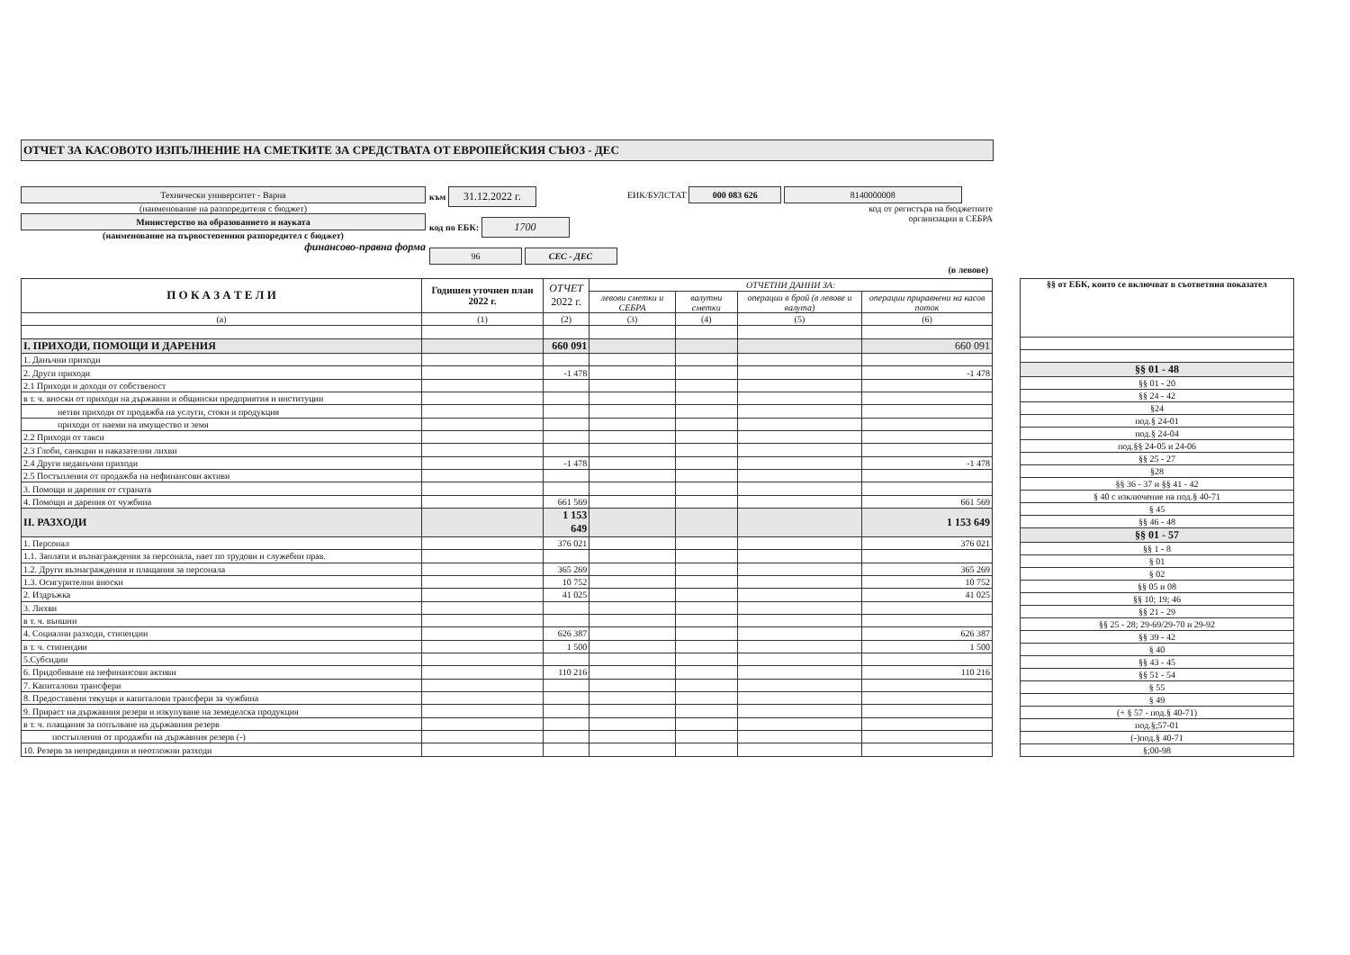ОТЧЕТ ЗА КАСОВОТО ИЗПЪЛНЕНИЕ НА СМЕТКИТЕ ЗА СРЕДСТВАТА ОТ ЕВРОПЕЙСКИЯ СЪЮЗ - ДЕС
Технически университет - Варна
(наименование на разпоредителя с бюджет)
Министерство на образованието и науката
(наименование на първостепенния разпоредител с бюджет)
финансово-правна форма
към 31.12.2022 г.
код по ЕБК: 1700
96 СЕС - ДЕС
ЕИК/БУЛСТАТ 000 083 626 8140000008
код от регистъра на бюджетните
организации в СЕБРА
(в левове)
| П О К А З А Т Е Л И | Годишен уточнен план 2022 г. | ОТЧЕТ 2022 г. | ОТЧЕТНИ ДАННИ ЗА: | | | |
| --- | --- | --- | --- | --- | --- | --- |
| | | | левови сметки и СЕБРА | валутни сметки | операции в брой (в левове и валута) | операции приравнени на касов поток |
| (а) | (1) | (2) | (3) | (4) | (5) | (6) |
| I. ПРИХОДИ, ПОМОЩИ И ДАРЕНИЯ | | 660 091 | | | | 660 091 |
| 1. Данъчни приходи | | | | | | |
| 2. Други приходи | | -1 478 | | | | -1 478 |
| 2.1 Приходи и доходи от собственост | | | | | | |
| в т. ч. вноски от приходи на държавни и общински предприятия и институции | | | | | | |
| нетни приходи от продажба на услуги, стоки и продукция | | | | | | |
| приходи от наеми на имущество и земя | | | | | | |
| 2.2 Приходи от такси | | | | | | |
| 2.3 Глоби, санкции и наказателни лихви | | | | | | |
| 2.4 Други неданъчни приходи | | -1 478 | | | | -1 478 |
| 2.5 Постъпления от продажба на нефинансови активи | | | | | | |
| 3. Помощи и дарения от страната | | | | | | |
| 4. Помощи и дарения от чужбина | | 661 569 | | | | 661 569 |
| II. РАЗХОДИ | | 1 153 649 | | | | 1 153 649 |
| 1. Персонал | | 376 021 | | | | 376 021 |
| 1.1. Заплати и възнаграждения за персонала, нает по трудови и служебни прав. | | | | | | |
| 1.2. Други възнаграждения и плащания за персонала | | 365 269 | | | | 365 269 |
| 1.3. Осигурителни вноски | | 10 752 | | | | 10 752 |
| 2. Издръжка | | 41 025 | | | | 41 025 |
| 3. Лихви | | | | | | |
| в т. ч. външни | | | | | | |
| 4. Социални разходи, стипендии | | 626 387 | | | | 626 387 |
| в т. ч. стипендии | | 1 500 | | | | 1 500 |
| 5.Субсидии | | | | | | |
| 6. Придобиване на нефинансови активи | | 110 216 | | | | 110 216 |
| 7. Капиталови трансфери | | | | | | |
| 8. Предоставени текущи и капиталови трансфери за чужбина | | | | | | |
| 9. Прираст на държавния резерв и изкупуване на земеделска продукция | | | | | | |
| в т. ч. плащания за попълване на държавния резерв | | | | | | |
| постъпления от продажби на държавния резерв (-) | | | | | | |
| 10. Резерв за непредвидини и неотложни разходи | | | | | | |
| §§ от ЕБК, които се включват в съответния показател |
| --- |
| §§ 01 - 48 |
| §§ 01 - 20 |
| §§ 24 - 42 |
| §24 |
| под.§ 24-01 |
| под.§ 24-04 |
| под.§§ 24-05 и 24-06 |
| §§ 25 - 27 |
| §28 |
| §§ 36 - 37 и §§ 41 - 42 |
| § 40 с изключение на под.§ 40-71 |
| § 45 |
| §§ 46 - 48 |
| §§ 01 - 57 |
| §§ 1 - 8 |
| § 01 |
| § 02 |
| §§ 05 и 08 |
| §§ 10; 19; 46 |
| §§ 21 - 29 |
| §§ 25 - 28; 29-69/29-70 и 29-92 |
| §§ 39 - 42 |
| § 40 |
| §§ 43 - 45 |
| §§ 51 - 54 |
| § 55 |
| § 49 |
| (+ § 57 - под.§ 40-71) |
| под.§;57-01 |
| (-)под.§ 40-71 |
| §;00-98 |